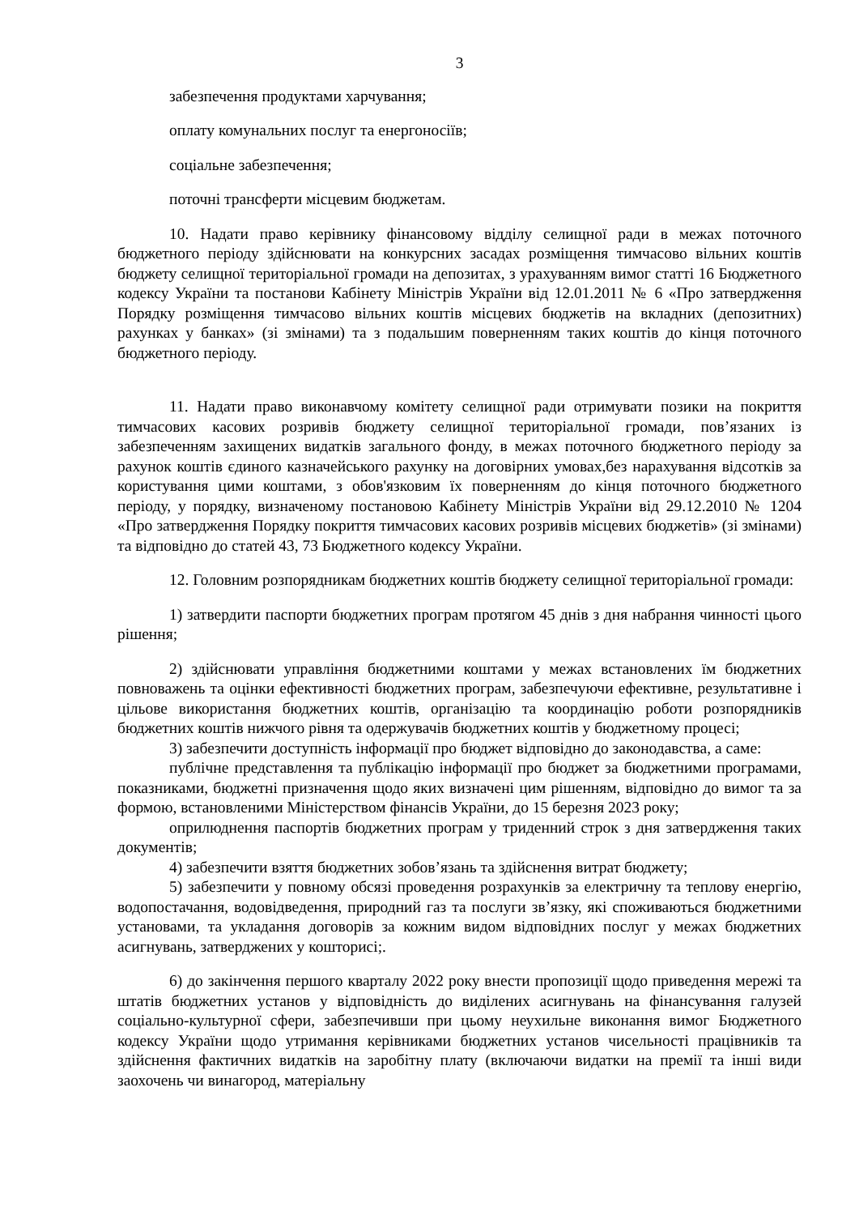3
забезпечення продуктами харчування;
оплату комунальних послуг та енергоносіїв;
соціальне забезпечення;
поточні трансферти місцевим бюджетам.
10. Надати право керівнику фінансовому відділу селищної ради в межах поточного бюджетного періоду здійснювати на конкурсних засадах розміщення тимчасово вільних коштів бюджету селищної територіальної громади на депозитах, з урахуванням вимог статті 16 Бюджетного кодексу України та постанови Кабінету Міністрів України від 12.01.2011 № 6 «Про затвердження Порядку розміщення тимчасово вільних коштів місцевих бюджетів на вкладних (депозитних) рахунках у банках» (зі змінами) та з подальшим поверненням таких коштів до кінця поточного бюджетного періоду.
11. Надати право виконавчому комітету селищної ради отримувати позики на покриття тимчасових касових розривів бюджету селищної територіальної громади, пов’язаних із забезпеченням захищених видатків загального фонду, в межах поточного бюджетного періоду за рахунок коштів єдиного казначейського рахунку на договірних умовах,без нарахування відсотків за користування цими коштами, з обов'язковим їх поверненням до кінця поточного бюджетного періоду, у порядку, визначеному постановою Кабінету Міністрів України від 29.12.2010 № 1204 «Про затвердження Порядку покриття тимчасових касових розривів місцевих бюджетів» (зі змінами) та відповідно до статей 43, 73 Бюджетного кодексу України.
12. Головним розпорядникам бюджетних коштів бюджету селищної територіальної громади:
1) затвердити паспорти бюджетних програм протягом 45 днів з дня набрання чинності цього рішення;
2) здійснювати управління бюджетними коштами у межах встановлених їм бюджетних повноважень та оцінки ефективності бюджетних програм, забезпечуючи ефективне, результативне і цільове використання бюджетних коштів, організацію та координацію роботи розпорядників бюджетних коштів нижчого рівня та одержувачів бюджетних коштів у бюджетному процесі;
3) забезпечити доступність інформації про бюджет відповідно до законодавства, а саме:
публічне представлення та публікацію інформації про бюджет за бюджетними програмами, показниками, бюджетні призначення щодо яких визначені цим рішенням, відповідно до вимог та за формою, встановленими Міністерством фінансів України, до 15 березня 2023 року;
оприлюднення паспортів бюджетних програм у триденний строк з дня затвердження таких документів;
4) забезпечити взяття бюджетних зобов’язань та здійснення витрат бюджету;
5) забезпечити у повному обсязі проведення розрахунків за електричну та теплову енергію, водопостачання, водовідведення, природний газ та послуги зв’язку, які споживаються бюджетними установами, та укладання договорів за кожним видом відповідних послуг у межах бюджетних асигнувань, затверджених у кошторисі;.
6) до закінчення першого кварталу 2022 року внести пропозиції щодо приведення мережі та штатів бюджетних установ у відповідність до виділених асигнувань на фінансування галузей соціально-культурної сфери, забезпечивши при цьому неухильне виконання вимог Бюджетного кодексу України щодо утримання керівниками бюджетних установ чисельності працівників та здійснення фактичних видатків на заробітну плату (включаючи видатки на премії та інші види заохочень чи винагород, матеріальну